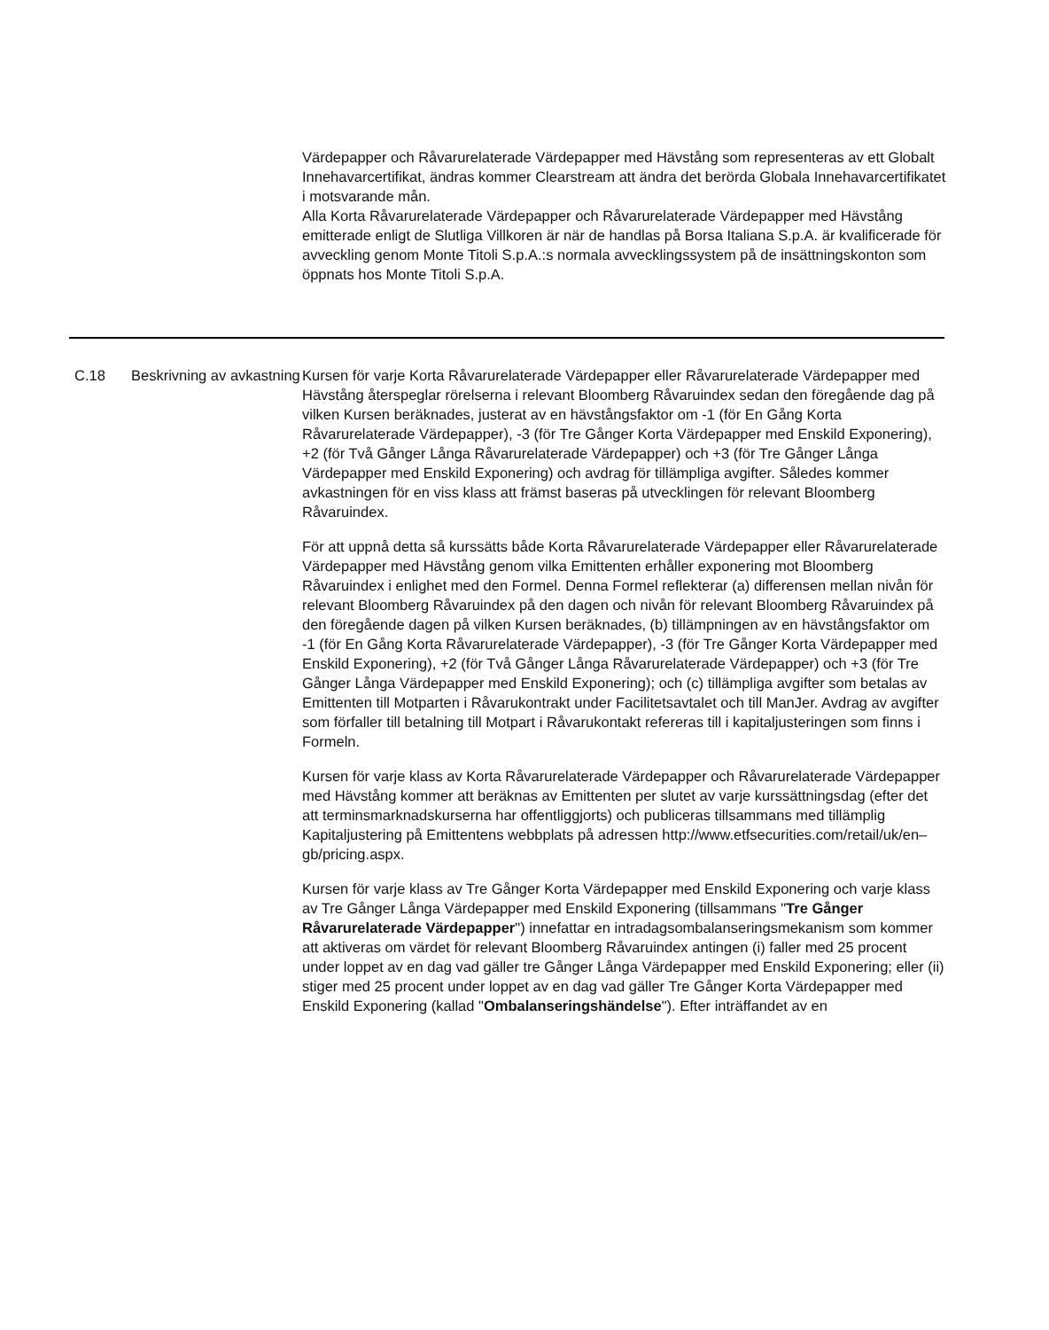Värdepapper och Råvarurelaterade Värdepapper med Hävstång som representeras av ett Globalt Innehavarcertifikat, ändras kommer Clearstream att ändra det berörda Globala Innehavarcertifikatet i motsvarande mån.
Alla Korta Råvarurelaterade Värdepapper och Råvarurelaterade Värdepapper med Hävstång emitterade enligt de Slutliga Villkoren är när de handlas på Borsa Italiana S.p.A. är kvalificerade för avveckling genom Monte Titoli S.p.A.:s normala avvecklingssystem på de insättningskonton som öppnats hos Monte Titoli S.p.A.
| C.18 | Beskrivning av avkastning | Kursen för varje Korta Råvarurelaterade Värdepapper eller Råvarurelaterade Värdepapper med Hävstång återspeglar rörelserna i relevant Bloomberg Råvaruindex sedan den föregående dag på vilken Kursen beräknades, justerat av en hävstångsfaktor om -1 (för En Gång Korta Råvarurelaterade Värdepapper), -3 (för Tre Gånger Korta Värdepapper med Enskild Exponering), +2 (för Två Gånger Långa Råvarurelaterade Värdepapper) och +3 (för Tre Gånger Långa Värdepapper med Enskild Exponering) och avdrag för tillämpliga avgifter. Således kommer avkastningen för en viss klass att främst baseras på utvecklingen för relevant Bloomberg Råvaruindex. För att uppnå detta så kurssätts både Korta Råvarurelaterade Värdepapper eller Råvarurelaterade Värdepapper med Hävstång genom vilka Emittenten erhåller exponering mot Bloomberg Råvaruindex i enlighet med den Formel. Denna Formel reflekterar (a) differensen mellan nivån för relevant Bloomberg Råvaruindex på den dagen och nivån för relevant Bloomberg Råvaruindex på den föregående dagen på vilken Kursen beräknades, (b) tillämpningen av en hävstångsfaktor om -1 (för En Gång Korta Råvarurelaterade Värdepapper), -3 (för Tre Gånger Korta Värdepapper med Enskild Exponering), +2 (för Två Gånger Långa Råvarurelaterade Värdepapper) och +3 (för Tre Gånger Långa Värdepapper med Enskild Exponering); och (c) tillämpliga avgifter som betalas av Emittenten till Motparten i Råvarukontrakt under Facilitetsavtalet och till ManJer. Avdrag av avgifter som förfaller till betalning till Motpart i Råvarukontakt refereras till i kapitaljusteringen som finns i Formeln. Kursen för varje klass av Korta Råvarurelaterade Värdepapper och Råvarurelaterade Värdepapper med Hävstång kommer att beräknas av Emittenten per slutet av varje kurssättningsdag (efter det att terminsmarknadskurserna har offentliggjorts) och publiceras tillsammans med tillämplig Kapitaljustering på Emittentens webbplats på adressen http://www.etfsecurities.com/retail/uk/en–gb/pricing.aspx. Kursen för varje klass av Tre Gånger Korta Värdepapper med Enskild Exponering och varje klass av Tre Gånger Långa Värdepapper med Enskild Exponering (tillsammans " Tre Gånger Råvarurelaterade Värdepapper ") innefattar en intradagsombalanseringsmekanism som kommer att aktiveras om värdet för relevant Bloomberg Råvaruindex antingen (i) faller med 25 procent under loppet av en dag vad gäller tre Gånger Långa Värdepapper med Enskild Exponering; eller (ii) stiger med 25 procent under loppet av en dag vad gäller Tre Gånger Korta Värdepapper med Enskild Exponering (kallad " Ombalanseringshändelse "). Efter inträffandet av en |